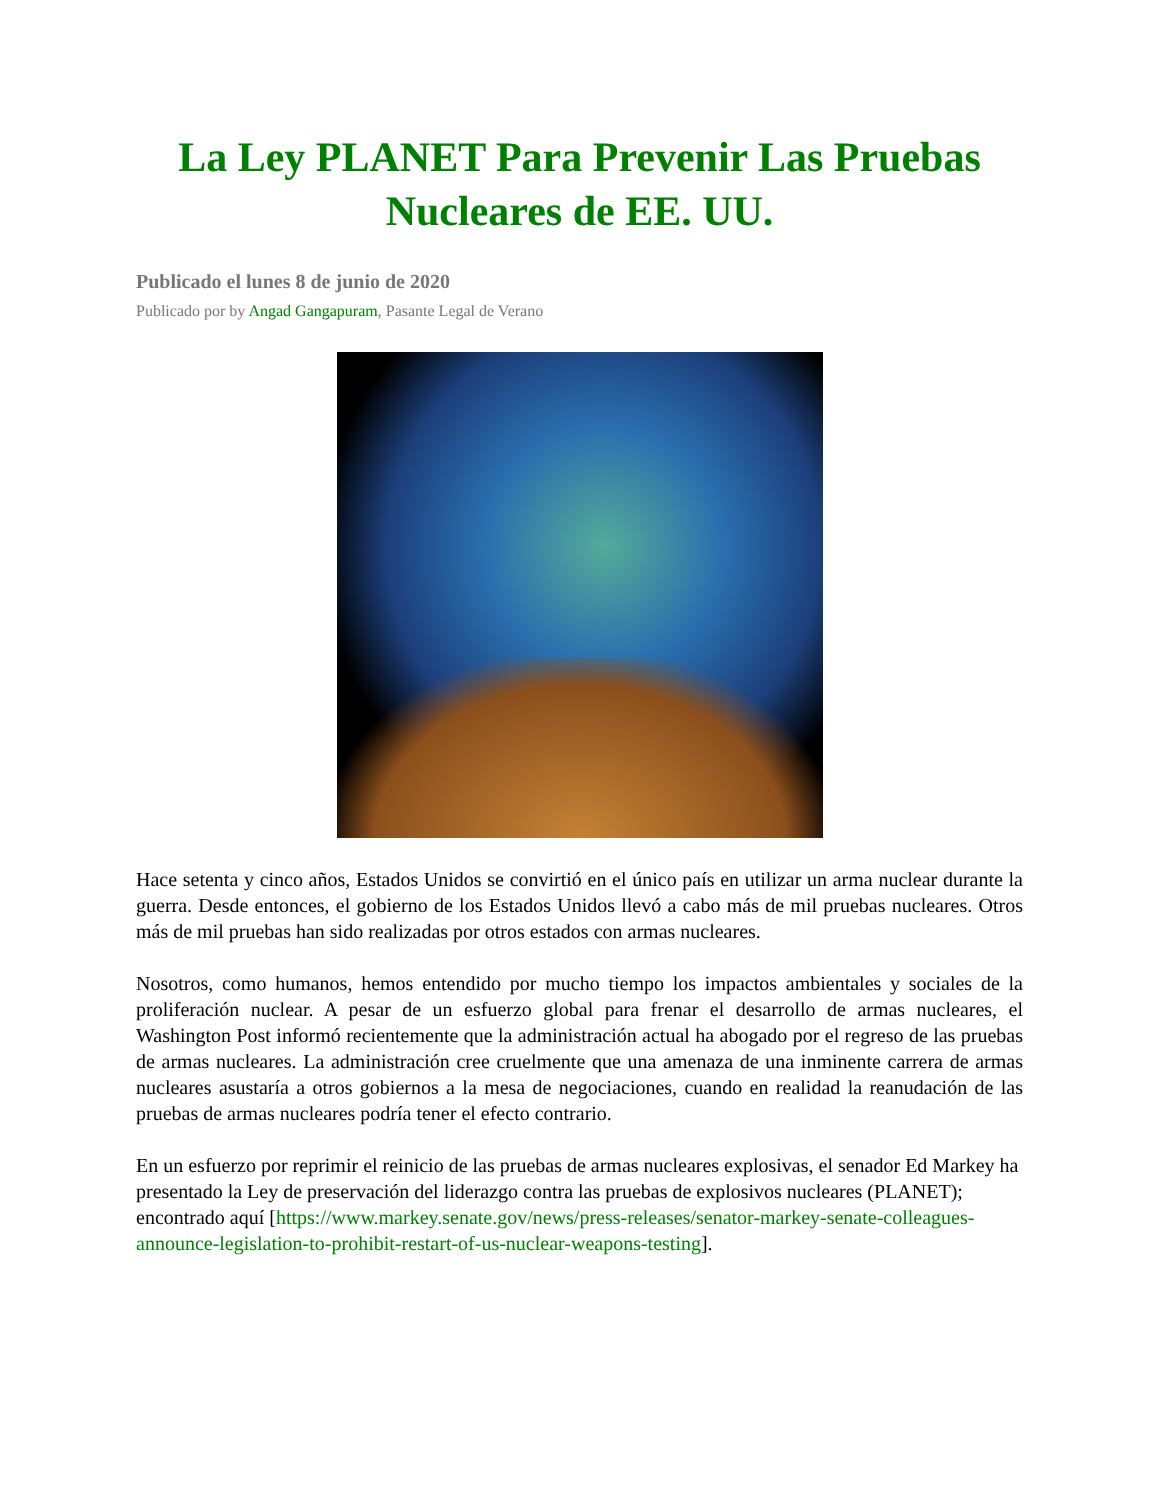La Ley PLANET Para Prevenir Las Pruebas Nucleares de EE. UU.
Publicado el lunes 8 de junio de 2020
Publicado por by Angad Gangapuram, Pasante Legal de Verano
Hace setenta y cinco años, Estados Unidos se convirtió en el único país en utilizar un arma nuclear durante la guerra. Desde entonces, el gobierno de los Estados Unidos llevó a cabo más de mil pruebas nucleares. Otros más de mil pruebas han sido realizadas por otros estados con armas nucleares.
Nosotros, como humanos, hemos entendido por mucho tiempo los impactos ambientales y sociales de la proliferación nuclear. A pesar de un esfuerzo global para frenar el desarrollo de armas nucleares, el Washington Post informó recientemente que la administración actual ha abogado por el regreso de las pruebas de armas nucleares. La administración cree cruelmente que una amenaza de una inminente carrera de armas nucleares asustaría a otros gobiernos a la mesa de negociaciones, cuando en realidad la reanudación de las pruebas de armas nucleares podría tener el efecto contrario.
En un esfuerzo por reprimir el reinicio de las pruebas de armas nucleares explosivas, el senador Ed Markey ha presentado la Ley de preservación del liderazgo contra las pruebas de explosivos nucleares (PLANET); encontrado aquí [https://www.markey.senate.gov/news/press-releases/senator-markey-senate-colleagues-announce-legislation-to-prohibit-restart-of-us-nuclear-weapons-testing].